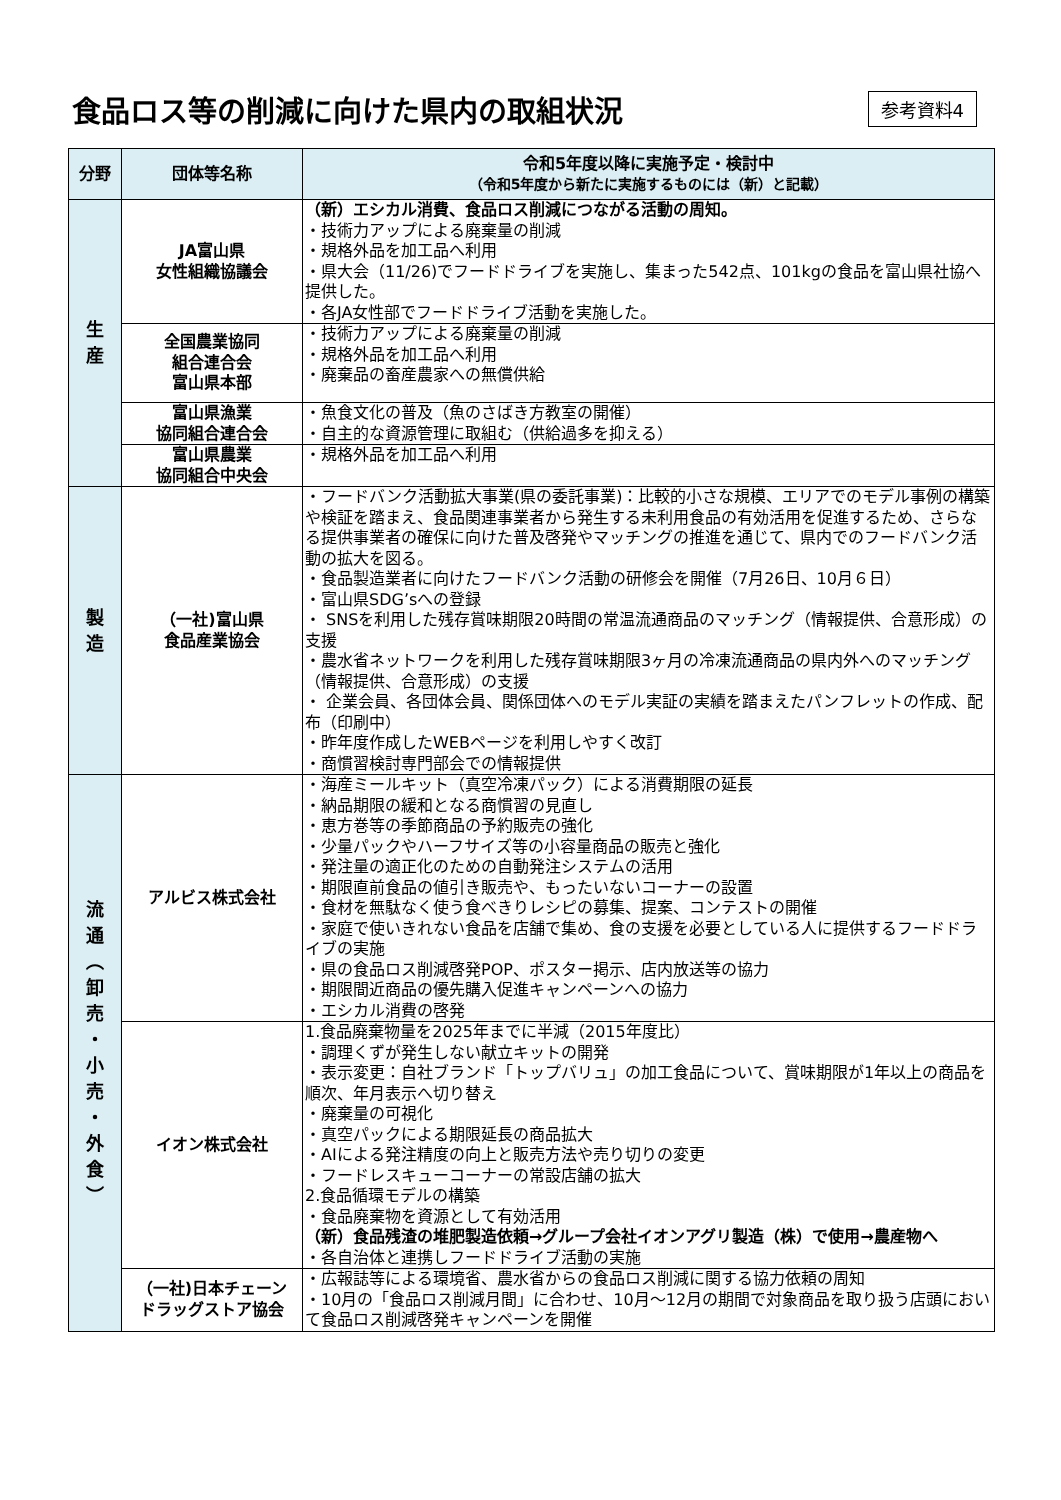食品ロス等の削減に向けた県内の取組状況
参考資料4
| 分野 | 団体等名称 | 令和5年度以降に実施予定・検討中 （令和5年度から新たに実施するものには（新）と記載） |
| --- | --- | --- |
| 生 産 | JA富山県 女性組織協議会 | （新）エシカル消費、食品ロス削減につながる活動の周知。 ・技術力アップによる廃棄量の削減 ・規格外品を加工品へ利用 ・県大会（11/26)でフードドライブを実施し、集まった542点、101kgの食品を富山県社協へ提供した。 ・各JA女性部でフードドライブ活動を実施した。 |
| | 全国農業協同 組合連合会 富山県本部 | ・技術力アップによる廃棄量の削減 ・規格外品を加工品へ利用 ・廃棄品の畜産農家への無償供給 |
| | 富山県漁業 協同組合連合会 | ・魚食文化の普及（魚のさばき方教室の開催） ・自主的な資源管理に取組む（供給過多を抑える） |
| | 富山県農業 協同組合中央会 | ・規格外品を加工品へ利用 |
| 製 造 | （一社)富山県 食品産業協会 | ・フードバンク活動拡大事業(県の委託事業)：比較的小さな規模、エリアでのモデル事例の構築や検証を踏まえ、食品関連事業者から発生する未利用食品の有効活用を促進するため、さらなる提供事業者の確保に向けた普及啓発やマッチングの推進を通じて、県内でのフードバンク活動の拡大を図る。 ・食品製造業者に向けたフードバンク活動の研修会を開催（7月26日、10月６日） ・富山県SDG’sへの登録 ・ SNSを利用した残存賞味期限20時間の常温流通商品のマッチング（情報提供、合意形成）の支援 ・農水省ネットワークを利用した残存賞味期限3ヶ月の冷凍流通商品の県内外へのマッチング（情報提供、合意形成）の支援 ・ 企業会員、各団体会員、関係団体へのモデル実証の実績を踏まえたパンフレットの作成、配布（印刷中） ・昨年度作成したWEBページを利用しやすく改訂 ・商慣習検討専門部会での情報提供 |
| 流 通 ︵ 卸 売 ・ 小 売 ・ 外 食 ︶ | アルビス株式会社 | ・海産ミールキット（真空冷凍パック）による消費期限の延長 ・納品期限の緩和となる商慣習の見直し ・恵方巻等の季節商品の予約販売の強化 ・少量パックやハーフサイズ等の小容量商品の販売と強化 ・発注量の適正化のための自動発注システムの活用 ・期限直前食品の値引き販売や、もったいないコーナーの設置 ・食材を無駄なく使う食べきりレシピの募集、提案、コンテストの開催 ・家庭で使いきれない食品を店舗で集め、食の支援を必要としている人に提供するフードドライブの実施 ・県の食品ロス削減啓発POP、ポスター掲示、店内放送等の協力 ・期限間近商品の優先購入促進キャンペーンへの協力 ・エシカル消費の啓発 |
| | イオン株式会社 | 1.食品廃棄物量を2025年までに半減（2015年度比） ・調理くずが発生しない献立キットの開発 ・表示変更：自社ブランド「トップバリュ」の加工食品について、賞味期限が1年以上の商品を順次、年月表示へ切り替え ・廃棄量の可視化 ・真空パックによる期限延長の商品拡大 ・AIによる発注精度の向上と販売方法や売り切りの変更 ・フードレスキューコーナーの常設店舗の拡大 2.食品循環モデルの構築 ・食品廃棄物を資源として有効活用 （新）食品残渣の堆肥製造依頼→グループ会社イオンアグリ製造（株）で使用→農産物へ ・各自治体と連携しフードドライブ活動の実施 |
| | （一社)日本チェーン ドラッグストア協会 | ・広報誌等による環境省、農水省からの食品ロス削減に関する協力依頼の周知 ・10月の「食品ロス削減月間」に合わせ、10月～12月の期間で対象商品を取り扱う店頭において食品ロス削減啓発キャンペーンを開催 |